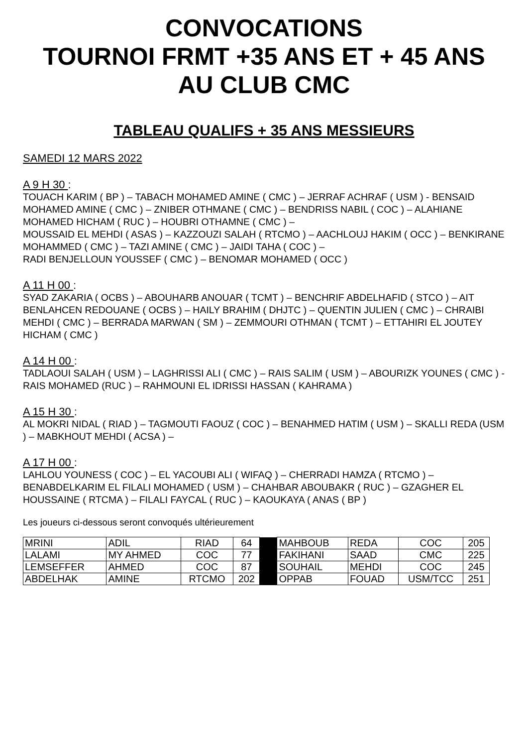CONVOCATIONS
TOURNOI FRMT +35 ANS ET + 45 ANS
AU CLUB CMC
TABLEAU QUALIFS + 35 ANS MESSIEURS
SAMEDI 12 MARS 2022
A 9 H 30 :
TOUACH KARIM ( BP ) – TABACH MOHAMED AMINE ( CMC ) – JERRAF ACHRAF ( USM ) - BENSAID MOHAMED AMINE ( CMC ) – ZNIBER OTHMANE ( CMC ) – BENDRISS NABIL ( COC ) – ALAHIANE MOHAMED HICHAM ( RUC ) – HOUBRI OTHAMNE ( CMC ) –
MOUSSAID EL MEHDI ( ASAS ) – KAZZOUZI SALAH ( RTCMO ) – AACHLOUJ HAKIM ( OCC ) – BENKIRANE MOHAMMED ( CMC ) – TAZI AMINE ( CMC ) – JAIDI TAHA ( COC ) –
RADI BENJELLOUN YOUSSEF ( CMC ) – BENOMAR MOHAMED ( OCC )
A 11 H 00 :
SYAD ZAKARIA ( OCBS ) – ABOUHARB ANOUAR ( TCMT ) – BENCHRIF ABDELHAFID ( STCO ) – AIT BENLAHCEN REDOUANE ( OCBS ) – HAILY BRAHIM ( DHJTC ) – QUENTIN JULIEN ( CMC ) – CHRAIBI MEHDI ( CMC ) – BERRADA MARWAN ( SM ) – ZEMMOURI OTHMAN ( TCMT ) – ETTAHIRI EL JOUTEY HICHAM ( CMC )
A 14 H 00 :
TADLAOUI SALAH ( USM ) – LAGHRISSI ALI ( CMC ) – RAIS SALIM ( USM ) – ABOURIZK YOUNES ( CMC ) - RAIS MOHAMED (RUC ) – RAHMOUNI EL IDRISSI HASSAN ( KAHRAMA )
A 15 H 30 :
AL MOKRI NIDAL ( RIAD ) – TAGMOUTI FAOUZ ( COC ) – BENAHMED HATIM ( USM ) – SKALLI REDA (USM ) – MABKHOUT MEHDI ( ACSA ) –
A 17 H 00 :
LAHLOU YOUNESS ( COC ) – EL YACOUBI ALI ( WIFAQ ) – CHERRADI HAMZA ( RTCMO ) – BENABDELKARIM EL FILALI MOHAMED ( USM ) – CHAHBAR ABOUBAKR ( RUC ) – GZAGHER EL HOUSSAINE ( RTCMA ) – FILALI FAYCAL ( RUC ) – KAOUKAYA ( ANAS ( BP )
Les joueurs ci-dessous seront convoqués ultérieurement
| MRINI | ADIL | RIAD | 64 | | MAHBOUB | REDA | COC | 205 |
| LALAMI | MY AHMED | COC | 77 | | FAKIHANI | SAAD | CMC | 225 |
| LEMSEFFER | AHMED | COC | 87 | | SOUHAIL | MEHDI | COC | 245 |
| ABDELHAK | AMINE | RTCMO | 202 | | OPPAB | FOUAD | USM/TCC | 251 |